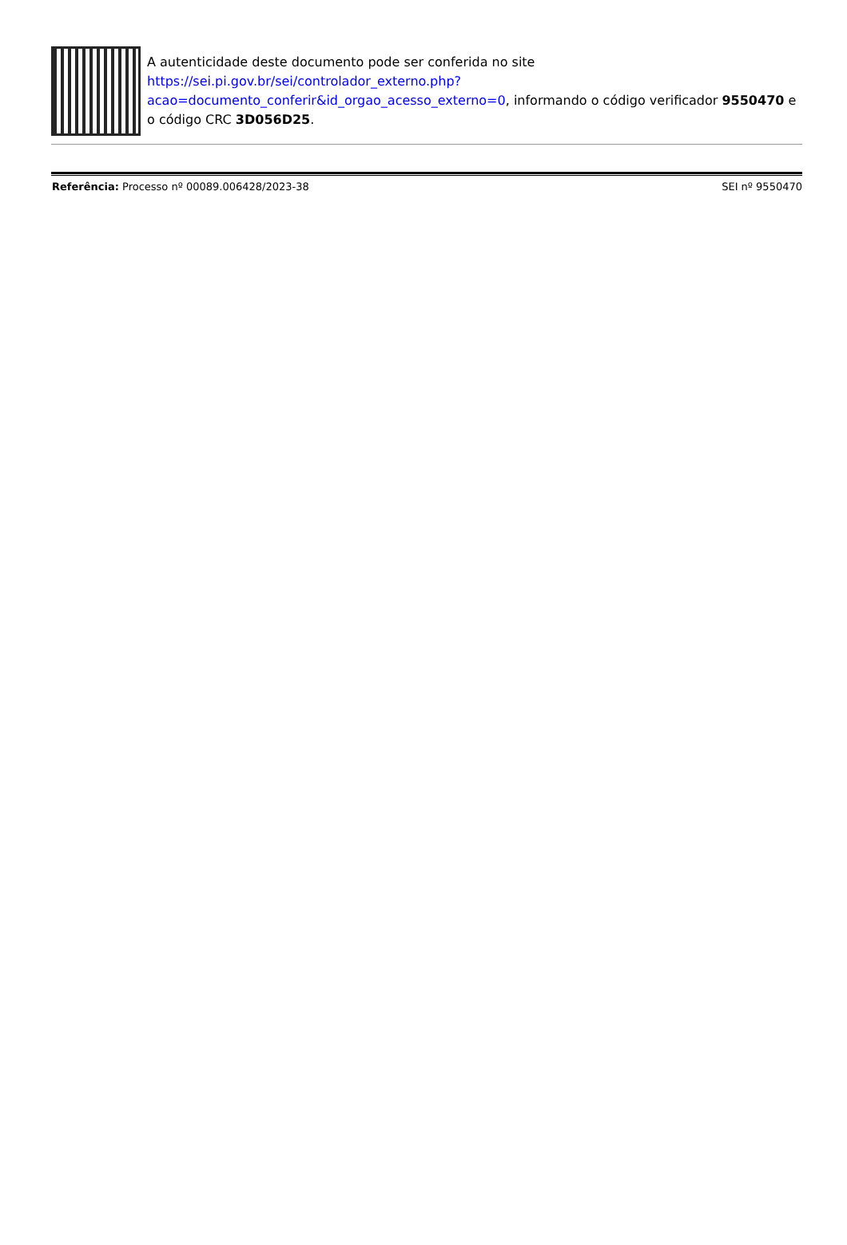A autenticidade deste documento pode ser conferida no site https://sei.pi.gov.br/sei/controlador_externo.php?
acao=documento_conferir&id_orgao_acesso_externo=0, informando o código verificador 9550470 e o código CRC 3D056D25.
Referência: Processo nº 00089.006428/2023-38 SEI nº 9550470